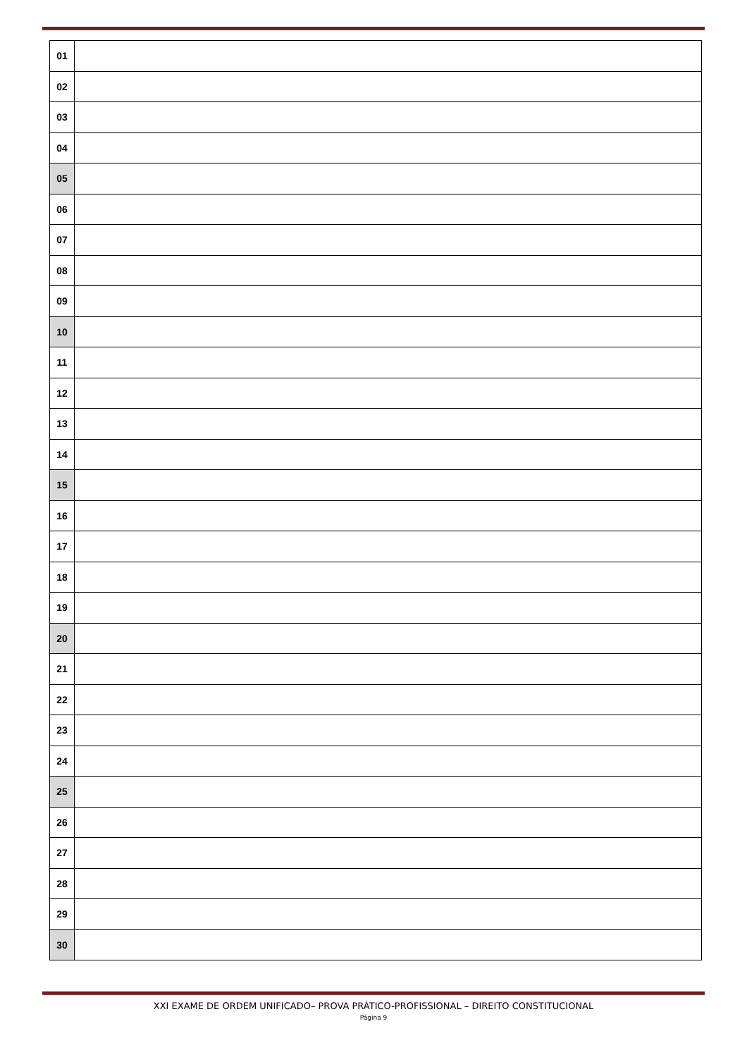| 01 | |
| 02 | |
| 03 | |
| 04 | |
| 05 | |
| 06 | |
| 07 | |
| 08 | |
| 09 | |
| 10 | |
| 11 | |
| 12 | |
| 13 | |
| 14 | |
| 15 | |
| 16 | |
| 17 | |
| 18 | |
| 19 | |
| 20 | |
| 21 | |
| 22 | |
| 23 | |
| 24 | |
| 25 | |
| 26 | |
| 27 | |
| 28 | |
| 29 | |
| 30 | |
XXI EXAME DE ORDEM UNIFICADO– PROVA PRÁTICO-PROFISSIONAL – DIREITO CONSTITUCIONAL
Página 9